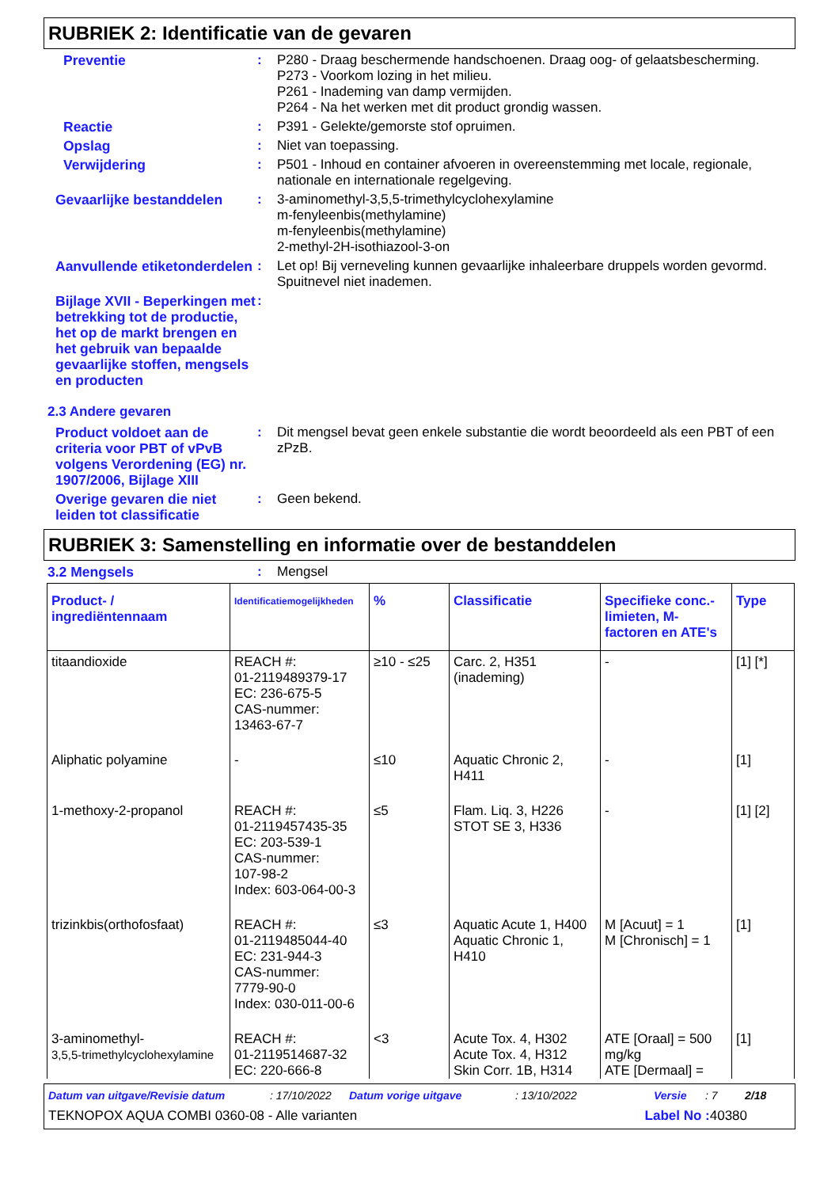RUBRIEK 2: Identificatie van de gevaren
Preventie : P280 - Draag beschermende handschoenen. Draag oog- of gelaatsbescherming.
P273 - Voorkom lozing in het milieu.
P261 - Inademing van damp vermijden.
P264 - Na het werken met dit product grondig wassen.
Reactie : P391 - Gelekte/gemorste stof opruimen.
Opslag : Niet van toepassing.
Verwijdering : P501 - Inhoud en container afvoeren in overeenstemming met locale, regionale, nationale en internationale regelgeving.
Gevaarlijke bestanddelen : 3-aminomethyl-3,5,5-trimethylcyclohexylamine
m-fenyleenbis(methylamine)
m-fenyleenbis(methylamine)
2-methyl-2H-isothiazool-3-on
Aanvullende etiketonderdelen
: Let op! Bij verneveling kunnen gevaarlijke inhaleerbare druppels worden gevormd. Spuitnevel niet inademen.
Bijlage XVII - Beperkingen met betrekking tot de productie, het op de markt brengen en het gebruik van bepaalde gevaarlijke stoffen, mengsels en producten
:
2.3 Andere gevaren
Product voldoet aan de criteria voor PBT of vPvB volgens Verordening (EG) nr. 1907/2006, Bijlage XIII
: Dit mengsel bevat geen enkele substantie die wordt beoordeeld als een PBT of een zPzB.
Overige gevaren die niet leiden tot classificatie
: Geen bekend.
RUBRIEK 3: Samenstelling en informatie over de bestanddelen
3.2 Mengsels : Mengsel
| Product- / ingrediëntennaam | Identificatiemogelijkheden | % | Classificatie | Specifieke conc.-limieten, M-factoren en ATE's | Type |
| --- | --- | --- | --- | --- | --- |
| titaandioxide | REACH #: 01-2119489379-17 EC: 236-675-5 CAS-nummer: 13463-67-7 | ≥10 - ≤25 | Carc. 2, H351 (inademing) | - | [1] [*] |
| Aliphatic polyamine | - | ≤10 | Aquatic Chronic 2, H411 | - | [1] |
| 1-methoxy-2-propanol | REACH #: 01-2119457435-35 EC: 203-539-1 CAS-nummer: 107-98-2 Index: 603-064-00-3 | ≤5 | Flam. Liq. 3, H226 STOT SE 3, H336 | - | [1] [2] |
| trizinkbis(orthofosfaat) | REACH #: 01-2119485044-40 EC: 231-944-3 CAS-nummer: 7779-90-0 Index: 030-011-00-6 | ≤3 | Aquatic Acute 1, H400 Aquatic Chronic 1, H410 | M [Acuut] = 1 M [Chronisch] = 1 | [1] |
| 3-aminomethyl- 3,5,5-trimethylcyclohexylamine | REACH #: 01-2119514687-32 EC: 220-666-8 | <3 | Acute Tox. 4, H302 Acute Tox. 4, H312 Skin Corr. 1B, H314 | ATE [Oraal] = 500 mg/kg ATE [Dermaal] = | [1] |
Datum van uitgave/Revisie datum: 17/10/2022 Datum vorige uitgave: 13/10/2022 Versie: 7 2/18
TEKNOPOX AQUA COMBI 0360-08 - Alle varianten Label No : 40380